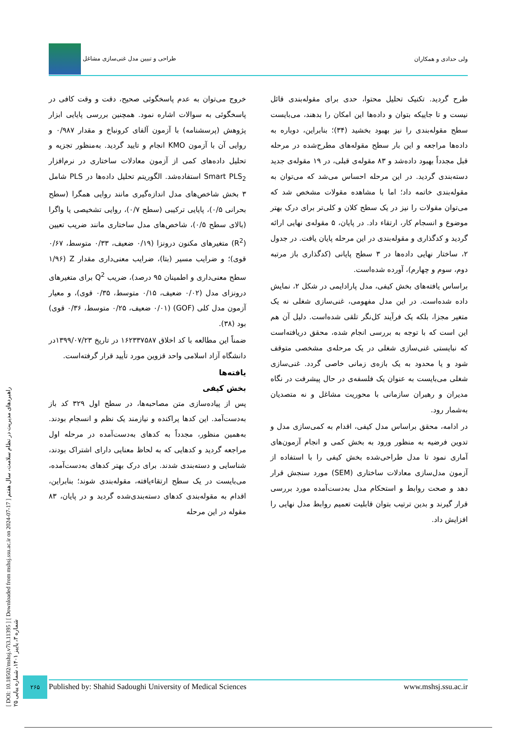طراحی و تبیین مدل غنی‌سازی مشاغل ولی حدادی و همکاران
خروج می‌توان به عدم پاسخگوئی صحیح، دقت و وقت کافی در پاسخگوئی به سوالات اشاره نمود. همچنین بررسی پایایی ابزار پژوهش (پرسشنامه) با آزمون آلفای کرونباخ و مقدار ۰/۹۸۷ و روایی آن با آزمون KMO انجام و تایید گردید. به‌منظور تجزیه و تحلیل داده‌های کمی از آزمون معادلات ساختاری در نرم‌افزار Smart PLS<sub>2</sub> استفاده‌شد. الگوریتم تحلیل داده‌ها در PLS شامل ۳ بخش شاخص‌های مدل اندازه‌گیری مانند روایی همگرا (سطح بحرانی ۰/۵)، پایایی ترکیبی (سطح ۰/۷)، روایی تشخیصی یا واگرا (بالای سطح ۰/۵)، شاخص‌های مدل ساختاری مانند ضریب تعیین (R<sup>2</sup>) متغیرهای مکنون درونزا (۰/۱۹ ضعیف، ۰/۳۳ متوسط، ۰/۶۷ قوی)؛ و ضرایب مسیر (بتا)، ضرایب معنی‌داری مقدار Z (۱/۹۶ سطح معنی‌داری و اطمینان ۹۵ درصد)، ضریب Q<sup>2</sup> برای متغیرهای درونزای مدل (۰/۰۲ ضعیف، ۰/۱۵ متوسط، ۰/۳۵ قوی)، و معیار آزمون مدل کلی (GOF) (۰/۰۱ ضعیف، ۰/۲۵ متوسط، ۰/۳۶ قوی) بود (۳۸).
ضمناً این مطالعه با کد اخلاق ۱۶۲۳۳۷۵۸۷ در تاریخ ۱۳۹۹/۰۷/۲۳در دانشگاه آزاد اسلامی واحد قزوین مورد تأیید قرار گرفته‌است.
یافته‌ها
بخش کیفی
پس از پیاده‌سازی متن مصاحبه‌ها، در سطح اول ۳۲۹ کد باز به‌دست‌آمد. این کدها پراکنده و نیازمند یک نظم و انسجام بودند. به‌همین منظور، مجدداً به کدهای به‌دست‌آمده در مرحله اول مراجعه گردید و کدهایی که به لحاظ معنایی دارای اشتراک بودند، شناسایی و دسته‌بندی شدند. برای درک بهتر کدهای به‌دست‌آمده، می‌بایست در یک سطح ارتقاءیافته، مقوله‌بندی شوند؛ بنابراین، اقدام به مقوله‌بندی کدهای دسته‌بندی‌شده گردید و در پایان، ۸۳ مقوله در این مرحله
طرح گردید. تکنیک تحلیل محتوا، حدی برای مقوله‌بندی قائل نیست و تا جاییکه بتوان و داده‌ها این امکان را بدهند، می‌بایست سطح مقوله‌بندی را نیز بهبود بخشید (۳۴)؛ بنابراین، دوباره به داده‌ها مراجعه و این بار سطح مقوله‌های مطرح‌شده در مرحله قبل مجدداً بهبود داده‌شد و ۸۳ مقوله‌ی قبلی، در ۱۹ مقوله‌ی جدید دسته‌بندی گردید. در این مرحله احساس می‌شد که می‌توان به مقوله‌بندی خاتمه داد؛ اما با مشاهده مقولات مشخص شد که می‌توان مقولات را نیز در یک سطح کلان و کلی‌تر برای درک بهتر موضوع و انسجام کار، ارتقاء داد. در پایان، ۵ مقوله‌ی نهایی ارائه گردید و کدگذاری و مقوله‌بندی در این مرحله پایان یافت. در جدول ۲، ساختار نهایی داده‌ها در ۳ سطح پایانی (کدگذاری باز مرتبه دوم، سوم و چهارم)، آورده شده‌است.
براساس یافته‌های بخش کیفی، مدل پارادایمی در شکل ۲، نمایش داده شده‌است. در این مدل مفهومی، غنی‌سازی شغلی نه یک متغیر مجزا، بلکه یک فرآیند کل‌نگر تلقی شده‌است. دلیل آن هم این است که با توجه به بررسی انجام شده، محقق دریافته‌است که نبایستی غنی‌سازی شغلی در یک مرحله‌ی مشخصی متوقف شود و یا محدود به یک بازه‌ی زمانی خاصی گردد. غنی‌سازی شغلی می‌بایست به عنوان یک فلسفه‌ی در حال پیشرفت در نگاه مدیران و رهبران سازمانی با محوریت مشاغل و نه متصدیان به‌شمار رود.
در ادامه، محقق براساس مدل کیفی، اقدام به کمی‌سازی مدل و تدوین فرضیه به منظور ورود به بخش کمی و انجام آزمون‌های آماری نمود تا مدل طراحی‌شده بخش کیفی را با استفاده از آزمون مدل‌سازی معادلات ساختاری (SEM) مورد سنجش قرار دهد و صحت روابط و استحکام مدل به‌دست‌آمده مورد بررسی قرار گیرند و بدین ترتیب بتوان قابلیت تعمیم روابط مدل نهایی را افزایش داد.
[ DOI: 10.18502/mshsj.v7i3.11395 ] [ Downloaded from mshsj.ssu.ac.ir on 2024-07-17 ] راهبردهای مدیریت در نظام سلامت، سال هفتم شماره ۳، پاییز ۱۴۰۱، شماره پیاپی ۲۵
۲۶۵
Published by: Shahid Sadoughi University of Medical Sciences www.mshsj.ssu.ac.ir